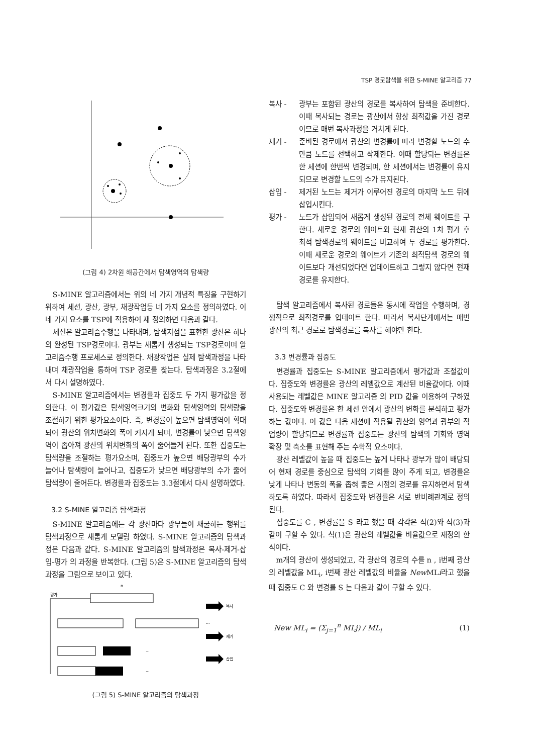TSP 경로탐색을 위한 S-MINE 알고리즘 77
(그림 4) 2차원 해공간에서 탐색영역의 탐색량
S-MINE 알고리즘에서는 위의 네 가지 개념적 특징을 구현하기 위하여 세션, 광산, 광부, 채광작업등 네 가지 요소를 정의하였다. 이 네 가지 요소를 TSP에 적용하여 재 정의하면 다음과 같다.
세션은 알고리즘수행을 나타내며, 탐색지점을 표현한 광산은 하나의 완성된 TSP경로이다. 광부는 새롭게 생성되는 TSP경로이며 알고리즘수행 프로세스로 정의한다. 채광작업은 실제 탐색과정을 나타내며 채광작업을 통하여 TSP 경로를 찾는다. 탐색과정은 3.2절에서 다시 설명하였다.
S-MINE 알고리즘에서는 변경률과 집중도 두 가지 평가값을 정의한다. 이 평가값은 탐색영역크기의 변화와 탐색영역의 탐색량을 조절하기 위한 평가요소이다. 즉, 변경률이 높으면 탐색영역이 확대되어 광산의 위치변화의 폭이 커지게 되며, 변경률이 낮으면 탐색영역이 좁아져 광산의 위치변화의 폭이 줄어들게 된다. 또한 집중도는 탐색량을 조절하는 평가요소며, 집중도가 높으면 배당광부의 수가 늘어나 탐색량이 늘어나고, 집중도가 낮으면 배당광부의 수가 줄어 탐색량이 줄어든다. 변경률과 집중도는 3.3절에서 다시 설명하였다.
3.2 S-MINE 알고리즘 탐색과정
S-MINE 알고리즘에는 각 광산마다 광부들이 채굴하는 행위를 탐색과정으로 새롭게 모델링 하였다. S-MINE 알고리즘의 탐색과정은 다음과 같다. S-MINE 알고리즘의 탐색과정은 복사-제거-삽입-평가 의 과정을 반복한다. (그림 5)은 S-MINE 알고리즘의 탐색과정을 그림으로 보이고 있다.
평가
n
복사
제거
삽입
...
...
...
(그림 5) S-MINE 알고리즘의 탐색과정
복사 - 광부는 포함된 광산의 경로를 복사하여 탐색을 준비한다. 이때 복사되는 경로는 광산에서 항상 최적값을 가진 경로이므로 매번 복사과정을 거치게 된다.
제거 - 준비된 경로에서 광산의 변경률에 따라 변경할 노드의 수만큼 노드를 선택하고 삭제한다. 이때 할당되는 변경률은 한 세션에 한번씩 변경되며, 한 세션에서는 변경률이 유지되므로 변경할 노드의 수가 유지된다.
삽입 - 제거된 노드는 제거가 이루어진 경로의 마지막 노드 뒤에 삽입시킨다.
평가 - 노드가 삽입되어 새롭게 생성된 경로의 전체 웨이트를 구한다. 새로운 경로의 웨이트와 현재 광산의 1차 평가 후 최적 탐색경로의 웨이트를 비교하여 두 경로를 평가한다. 이때 새로운 경로의 웨이트가 기존의 최적탐색 경로의 웨이트보다 개선되었다면 업데이트하고 그렇지 않다면 현재경로를 유지한다.
탐색 알고리즘에서 복사된 경로들은 동시에 작업을 수행하며, 경쟁적으로 최적경로를 업데이트 한다. 따라서 복사단계에서는 매번 광산의 최근 경로로 탐색경로를 복사를 해야만 한다.
3.3 변경률과 집중도
변경률과 집중도는 S-MINE 알고리즘에서 평가값과 조절값이다. 집중도와 변경률은 광산의 레벨값으로 계산된 비율값이다. 이때 사용되는 레벨값은 MINE 알고리즘 의 PID 값을 이용하여 구하였다. 집중도와 변경률은 한 세션 안에서 광산의 변화를 분석하고 평가하는 값이다. 이 값은 다음 세션에 적용될 광산의 영역과 광부의 작업량이 할당되므로 변경률과 집중도는 광산의 탐색의 기회와 영역 확장 및 축소를 표현해 주는 수학적 요소이다.
광산 레벨값이 높을 때 집중도는 높게 나타나 광부가 많이 배당되어 현재 경로를 중심으로 탐색의 기회를 많이 주게 되고, 변경률은 낮게 나타나 변동의 폭을 좁혀 좋은 시점의 경로를 유지하면서 탐색하도록 하였다. 따라서 집중도와 변경률은 서로 반비례관계로 정의된다.
집중도를 C , 변경률을 S 라고 했을 때 각각은 식(2)와 식(3)과 같이 구할 수 있다. 식(1)은 광산의 레벨값을 비율값으로 재정의 한 식이다.
m개의 광산이 생성되었고, 각 광산의 경로의 수를 n , i번째 광산의 레벨값을 ML<sub>i</sub>, i번째 광산 레벨값의 비율을 New MLi라고 했을 때 집중도 C 와 변경률 S 는 다음과 같이 구할 수 있다.
New ML<sub>i</sub> = (Σ<sub>j=1</sub><sup>n</sup> MLj) / ML<sub>i</sub> (1)